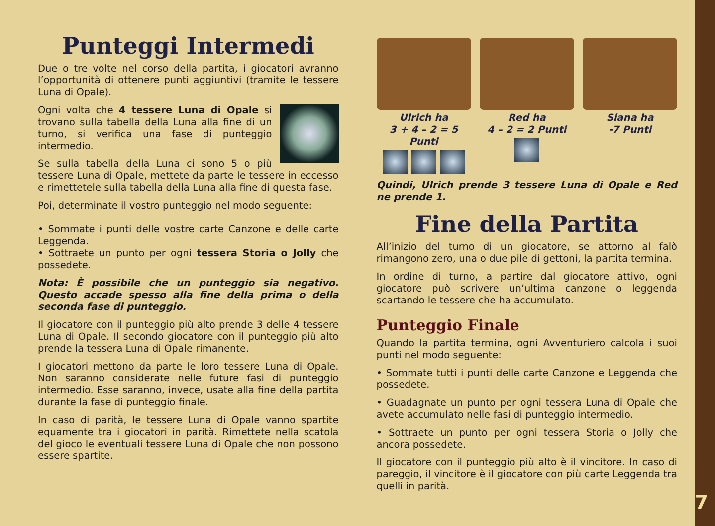Punteggi Intermedi
Due o tre volte nel corso della partita, i giocatori avranno l’opportunità di ottenere punti aggiuntivi (tramite le tessere Luna di Opale).
Ogni volta che 4 tessere Luna di Opale si trovano sulla tabella della Luna alla fine di un turno, si verifica una fase di punteggio intermedio.
Se sulla tabella della Luna ci sono 5 o più tessere Luna di Opale, mettete da parte le tessere in eccesso e rimettetele sulla tabella della Luna alla fine di questa fase.
Poi, determinate il vostro punteggio nel modo seguente:
• Sommate i punti delle vostre carte Canzone e delle carte Leggenda.
• Sottraete un punto per ogni tessera Storia o Jolly che possedete.
Nota: È possibile che un punteggio sia negativo. Questo accade spesso alla fine della prima o della seconda fase di punteggio.
Il giocatore con il punteggio più alto prende 3 delle 4 tessere Luna di Opale. Il secondo giocatore con il punteggio più alto prende la tessera Luna di Opale rimanente.
I giocatori mettono da parte le loro tessere Luna di Opale. Non saranno considerate nelle future fasi di punteggio intermedio. Esse saranno, invece, usate alla fine della partita durante la fase di punteggio finale.
In caso di parità, le tessere Luna di Opale vanno spartite equamente tra i giocatori in parità. Rimettete nella scatola del gioco le eventuali tessere Luna di Opale che non possono essere spartite.
Ulrich ha
3 + 4 – 2 = 5 Punti
Red ha
4 – 2 = 2 Punti
Siana ha
-7 Punti
Quindi, Ulrich prende 3 tessere Luna di Opale e Red ne prende 1.
Fine della Partita
All’inizio del turno di un giocatore, se attorno al falò rimangono zero, una o due pile di gettoni, la partita termina.
In ordine di turno, a partire dal giocatore attivo, ogni giocatore può scrivere un’ultima canzone o leggenda scartando le tessere che ha accumulato.
Punteggio Finale
Quando la partita termina, ogni Avventuriero calcola i suoi punti nel modo seguente:
• Sommate tutti i punti delle carte Canzone e Leggenda che possedete.
• Guadagnate un punto per ogni tessera Luna di Opale che avete accumulato nelle fasi di punteggio intermedio.
• Sottraete un punto per ogni tessera Storia o Jolly che ancora possedete.
Il giocatore con il punteggio più alto è il vincitore. In caso di pareggio, il vincitore è il giocatore con più carte Leggenda tra quelli in parità.
7